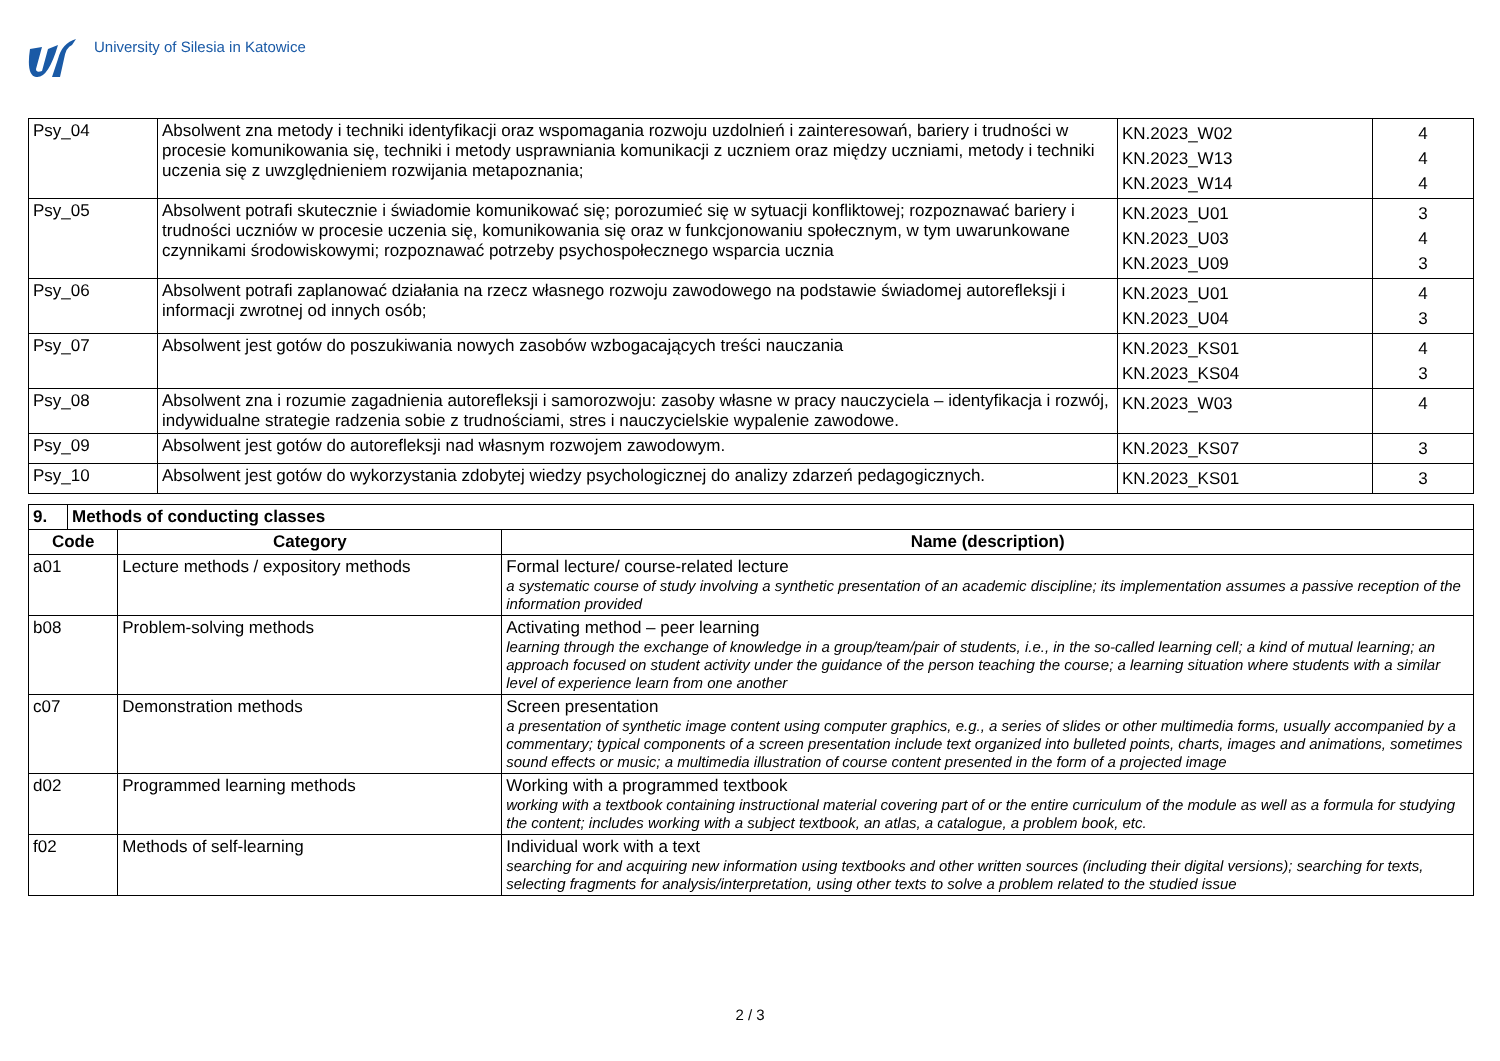University of Silesia in Katowice
| Psy_04 | Absolwent zna metody i techniki identyfikacji oraz wspomagania rozwoju uzdolnień i zainteresowań, bariery i trudności w procesie komunikowania się, techniki i metody usprawniania komunikacji z uczniem oraz między uczniami, metody i techniki uczenia się z uwzględnieniem rozwijania metapoznania; | KN.2023_W02 KN.2023_W13 KN.2023_W14 | 4 4 4 |
| Psy_05 | Absolwent potrafi skutecznie i świadomie komunikować się; porozumieć się w sytuacji konfliktowej; rozpoznawać bariery i trudności uczniów w procesie uczenia się, komunikowania się oraz w funkcjonowaniu społecznym, w tym uwarunkowane czynnikami środowiskowymi; rozpoznawać potrzeby psychospołecznego wsparcia ucznia | KN.2023_U01 KN.2023_U03 KN.2023_U09 | 3 4 3 |
| Psy_06 | Absolwent potrafi zaplanować działania na rzecz własnego rozwoju zawodowego na podstawie świadomej autorefleksji i informacji zwrotnej od innych osób; | KN.2023_U01 KN.2023_U04 | 4 3 |
| Psy_07 | Absolwent jest gotów do poszukiwania nowych zasobów wzbogacających treści nauczania | KN.2023_KS01 KN.2023_KS04 | 4 3 |
| Psy_08 | Absolwent zna i rozumie zagadnienia autorefleksji i samorozwoju: zasoby własne w pracy nauczyciela – identyfikacja i rozwój, indywidualne strategie radzenia sobie z trudnościami, stres i nauczycielskie wypalenie zawodowe. | KN.2023_W03 | 4 |
| Psy_09 | Absolwent jest gotów do autorefleksji nad własnym rozwojem zawodowym. | KN.2023_KS07 | 3 |
| Psy_10 | Absolwent jest gotów do wykorzystania zdobytej wiedzy psychologicznej do analizy zdarzeń pedagogicznych. | KN.2023_KS01 | 3 |
| 9. | Methods of conducting classes | | |
| --- | --- | --- | --- |
| Code | | Category | Name (description) |
| a01 | | Lecture methods / expository methods | Formal lecture/ course-related lecture a systematic course of study involving a synthetic presentation of an academic discipline; its implementation assumes a passive reception of the information provided |
| b08 | | Problem-solving methods | Activating method – peer learning learning through the exchange of knowledge in a group/team/pair of students, i.e., in the so-called learning cell; a kind of mutual learning; an approach focused on student activity under the guidance of the person teaching the course; a learning situation where students with a similar level of experience learn from one another |
| c07 | | Demonstration methods | Screen presentation a presentation of synthetic image content using computer graphics, e.g., a series of slides or other multimedia forms, usually accompanied by a commentary; typical components of a screen presentation include text organized into bulleted points, charts, images and animations, sometimes sound effects or music; a multimedia illustration of course content presented in the form of a projected image |
| d02 | | Programmed learning methods | Working with a programmed textbook working with a textbook containing instructional material covering part of or the entire curriculum of the module as well as a formula for studying the content; includes working with a subject textbook, an atlas, a catalogue, a problem book, etc. |
| f02 | | Methods of self-learning | Individual work with a text searching for and acquiring new information using textbooks and other written sources (including their digital versions); searching for texts, selecting fragments for analysis/interpretation, using other texts to solve a problem related to the studied issue |
2 / 3